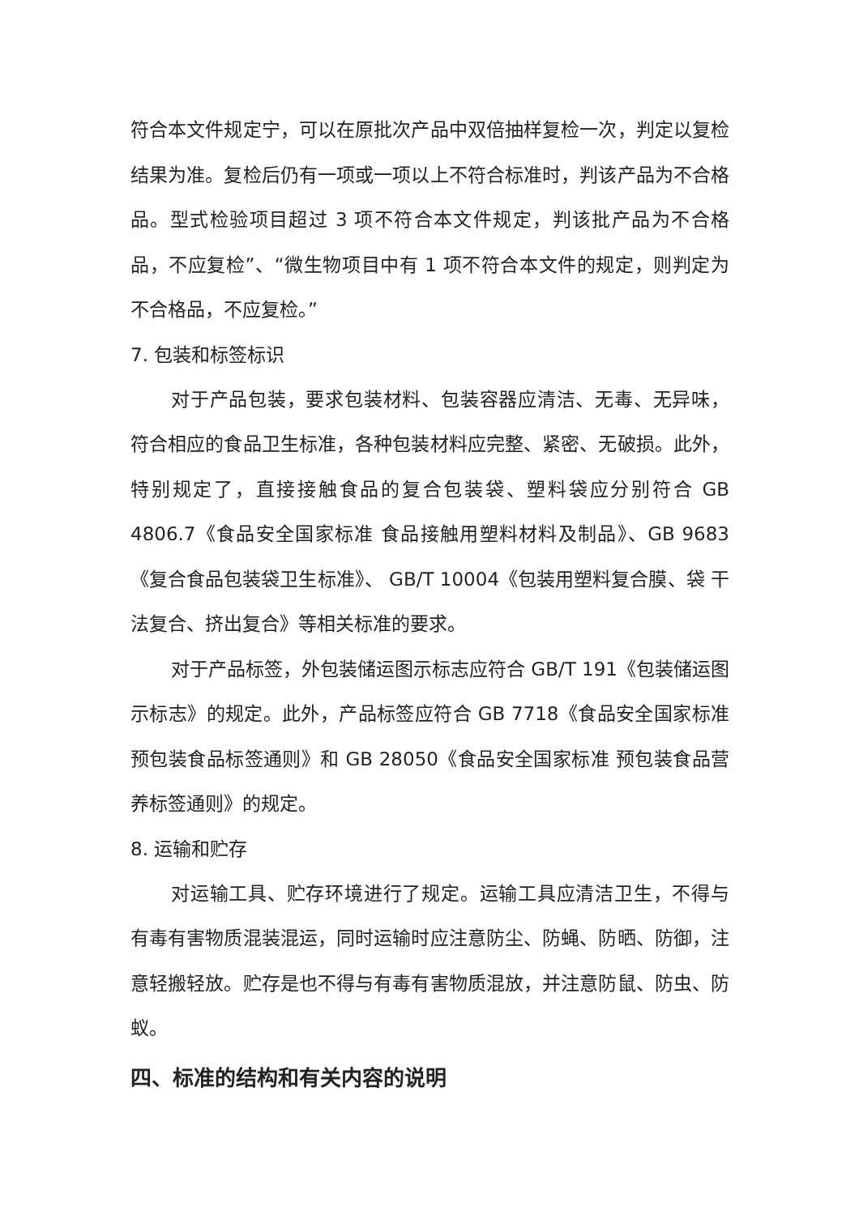符合本文件规定宁，可以在原批次产品中双倍抽样复检一次，判定以复检结果为准。复检后仍有一项或一项以上不符合标准时，判该产品为不合格品。型式检验项目超过 3 项不符合本文件规定，判该批产品为不合格品，不应复检”、“微生物项目中有 1 项不符合本文件的规定，则判定为不合格品，不应复检。”
7. 包装和标签标识
对于产品包装，要求包装材料、包装容器应清洁、无毒、无异味，符合相应的食品卫生标准，各种包装材料应完整、紧密、无破损。此外，特别规定了，直接接触食品的复合包装袋、塑料袋应分别符合 GB 4806.7《食品安全国家标准 食品接触用塑料材料及制品》、GB 9683《复合食品包装袋卫生标准》、 GB/T 10004《包装用塑料复合膜、袋 干法复合、挤出复合》等相关标准的要求。
对于产品标签，外包装储运图示标志应符合 GB/T 191《包装储运图示标志》的规定。此外，产品标签应符合 GB 7718《食品安全国家标准 预包装食品标签通则》和 GB 28050《食品安全国家标准 预包装食品营养标签通则》的规定。
8. 运输和贮存
对运输工具、贮存环境进行了规定。运输工具应清洁卫生，不得与有毒有害物质混装混运，同时运输时应注意防尘、防蝇、防晒、防御，注意轻搬轻放。贮存是也不得与有毒有害物质混放，并注意防鼠、防虫、防蚁。
四、标准的结构和有关内容的说明